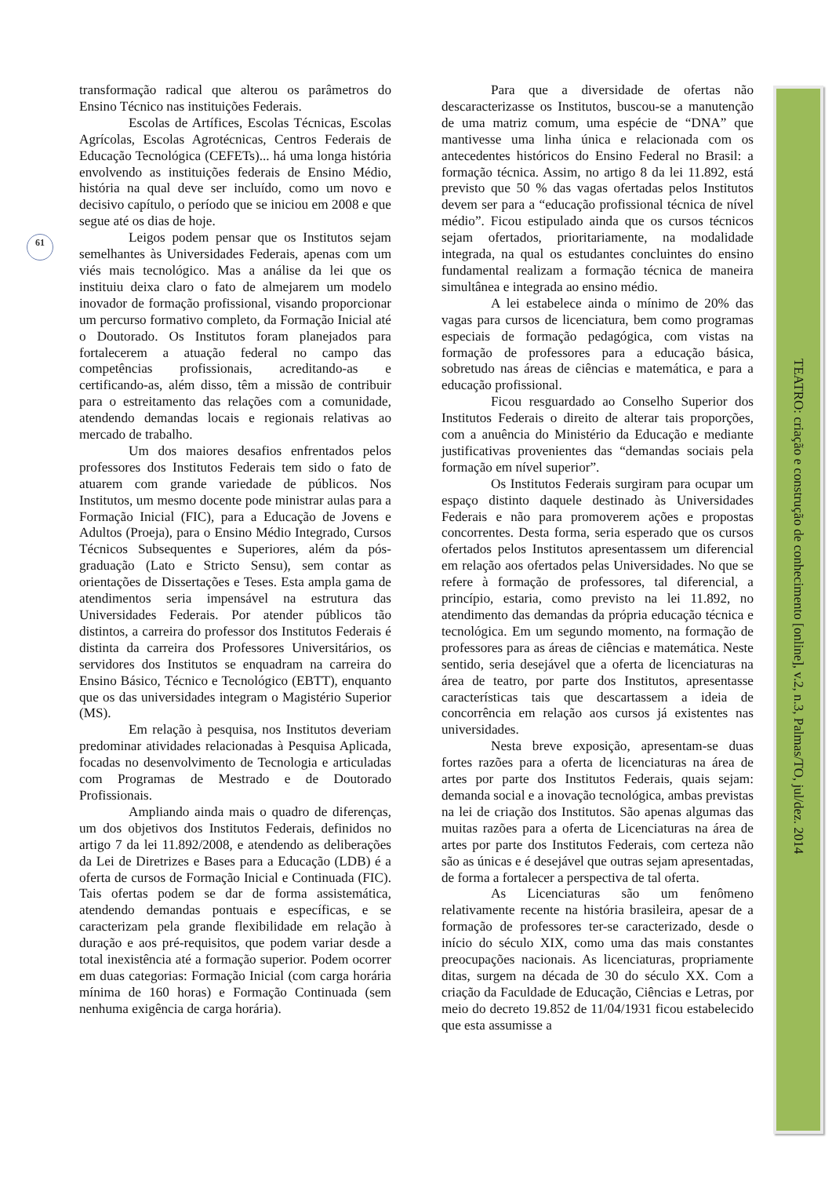61
TEATRO: criação e construção de conhecimento [online], v.2, n.3, Palmas/TO, jul/dez. 2014
transformação radical que alterou os parâmetros do Ensino Técnico nas instituições Federais.
Escolas de Artífices, Escolas Técnicas, Escolas Agrícolas, Escolas Agrotécnicas, Centros Federais de Educação Tecnológica (CEFETs)... há uma longa história envolvendo as instituições federais de Ensino Médio, história na qual deve ser incluído, como um novo e decisivo capítulo, o período que se iniciou em 2008 e que segue até os dias de hoje.
Leigos podem pensar que os Institutos sejam semelhantes às Universidades Federais, apenas com um viés mais tecnológico. Mas a análise da lei que os instituiu deixa claro o fato de almejarem um modelo inovador de formação profissional, visando proporcionar um percurso formativo completo, da Formação Inicial até o Doutorado. Os Institutos foram planejados para fortalecerem a atuação federal no campo das competências profissionais, acreditando-as e certificando-as, além disso, têm a missão de contribuir para o estreitamento das relações com a comunidade, atendendo demandas locais e regionais relativas ao mercado de trabalho.
Um dos maiores desafios enfrentados pelos professores dos Institutos Federais tem sido o fato de atuarem com grande variedade de públicos. Nos Institutos, um mesmo docente pode ministrar aulas para a Formação Inicial (FIC), para a Educação de Jovens e Adultos (Proeja), para o Ensino Médio Integrado, Cursos Técnicos Subsequentes e Superiores, além da pós-graduação (Lato e Stricto Sensu), sem contar as orientações de Dissertações e Teses. Esta ampla gama de atendimentos seria impensável na estrutura das Universidades Federais. Por atender públicos tão distintos, a carreira do professor dos Institutos Federais é distinta da carreira dos Professores Universitários, os servidores dos Institutos se enquadram na carreira do Ensino Básico, Técnico e Tecnológico (EBTT), enquanto que os das universidades integram o Magistério Superior (MS).
Em relação à pesquisa, nos Institutos deveriam predominar atividades relacionadas à Pesquisa Aplicada, focadas no desenvolvimento de Tecnologia e articuladas com Programas de Mestrado e de Doutorado Profissionais.
Ampliando ainda mais o quadro de diferenças, um dos objetivos dos Institutos Federais, definidos no artigo 7 da lei 11.892/2008, e atendendo as deliberações da Lei de Diretrizes e Bases para a Educação (LDB) é a oferta de cursos de Formação Inicial e Continuada (FIC). Tais ofertas podem se dar de forma assistemática, atendendo demandas pontuais e específicas, e se caracterizam pela grande flexibilidade em relação à duração e aos pré-requisitos, que podem variar desde a total inexistência até a formação superior. Podem ocorrer em duas categorias: Formação Inicial (com carga horária mínima de 160 horas) e Formação Continuada (sem nenhuma exigência de carga horária).
Para que a diversidade de ofertas não descaracterizasse os Institutos, buscou-se a manutenção de uma matriz comum, uma espécie de “DNA” que mantivesse uma linha única e relacionada com os antecedentes históricos do Ensino Federal no Brasil: a formação técnica. Assim, no artigo 8 da lei 11.892, está previsto que 50 % das vagas ofertadas pelos Institutos devem ser para a “educação profissional técnica de nível médio”. Ficou estipulado ainda que os cursos técnicos sejam ofertados, prioritariamente, na modalidade integrada, na qual os estudantes concluintes do ensino fundamental realizam a formação técnica de maneira simultânea e integrada ao ensino médio.
A lei estabelece ainda o mínimo de 20% das vagas para cursos de licenciatura, bem como programas especiais de formação pedagógica, com vistas na formação de professores para a educação básica, sobretudo nas áreas de ciências e matemática, e para a educação profissional.
Ficou resguardado ao Conselho Superior dos Institutos Federais o direito de alterar tais proporções, com a anuência do Ministério da Educação e mediante justificativas provenientes das “demandas sociais pela formação em nível superior”.
Os Institutos Federais surgiram para ocupar um espaço distinto daquele destinado às Universidades Federais e não para promoverem ações e propostas concorrentes. Desta forma, seria esperado que os cursos ofertados pelos Institutos apresentassem um diferencial em relação aos ofertados pelas Universidades. No que se refere à formação de professores, tal diferencial, a princípio, estaria, como previsto na lei 11.892, no atendimento das demandas da própria educação técnica e tecnológica. Em um segundo momento, na formação de professores para as áreas de ciências e matemática. Neste sentido, seria desejável que a oferta de licenciaturas na área de teatro, por parte dos Institutos, apresentasse características tais que descartassem a ideia de concorrência em relação aos cursos já existentes nas universidades.
Nesta breve exposição, apresentam-se duas fortes razões para a oferta de licenciaturas na área de artes por parte dos Institutos Federais, quais sejam: demanda social e a inovação tecnológica, ambas previstas na lei de criação dos Institutos. São apenas algumas das muitas razões para a oferta de Licenciaturas na área de artes por parte dos Institutos Federais, com certeza não são as únicas e é desejável que outras sejam apresentadas, de forma a fortalecer a perspectiva de tal oferta.
As Licenciaturas são um fenômeno relativamente recente na história brasileira, apesar de a formação de professores ter-se caracterizado, desde o início do século XIX, como uma das mais constantes preocupações nacionais. As licenciaturas, propriamente ditas, surgem na década de 30 do século XX. Com a criação da Faculdade de Educação, Ciências e Letras, por meio do decreto 19.852 de 11/04/1931 ficou estabelecido que esta assumisse a